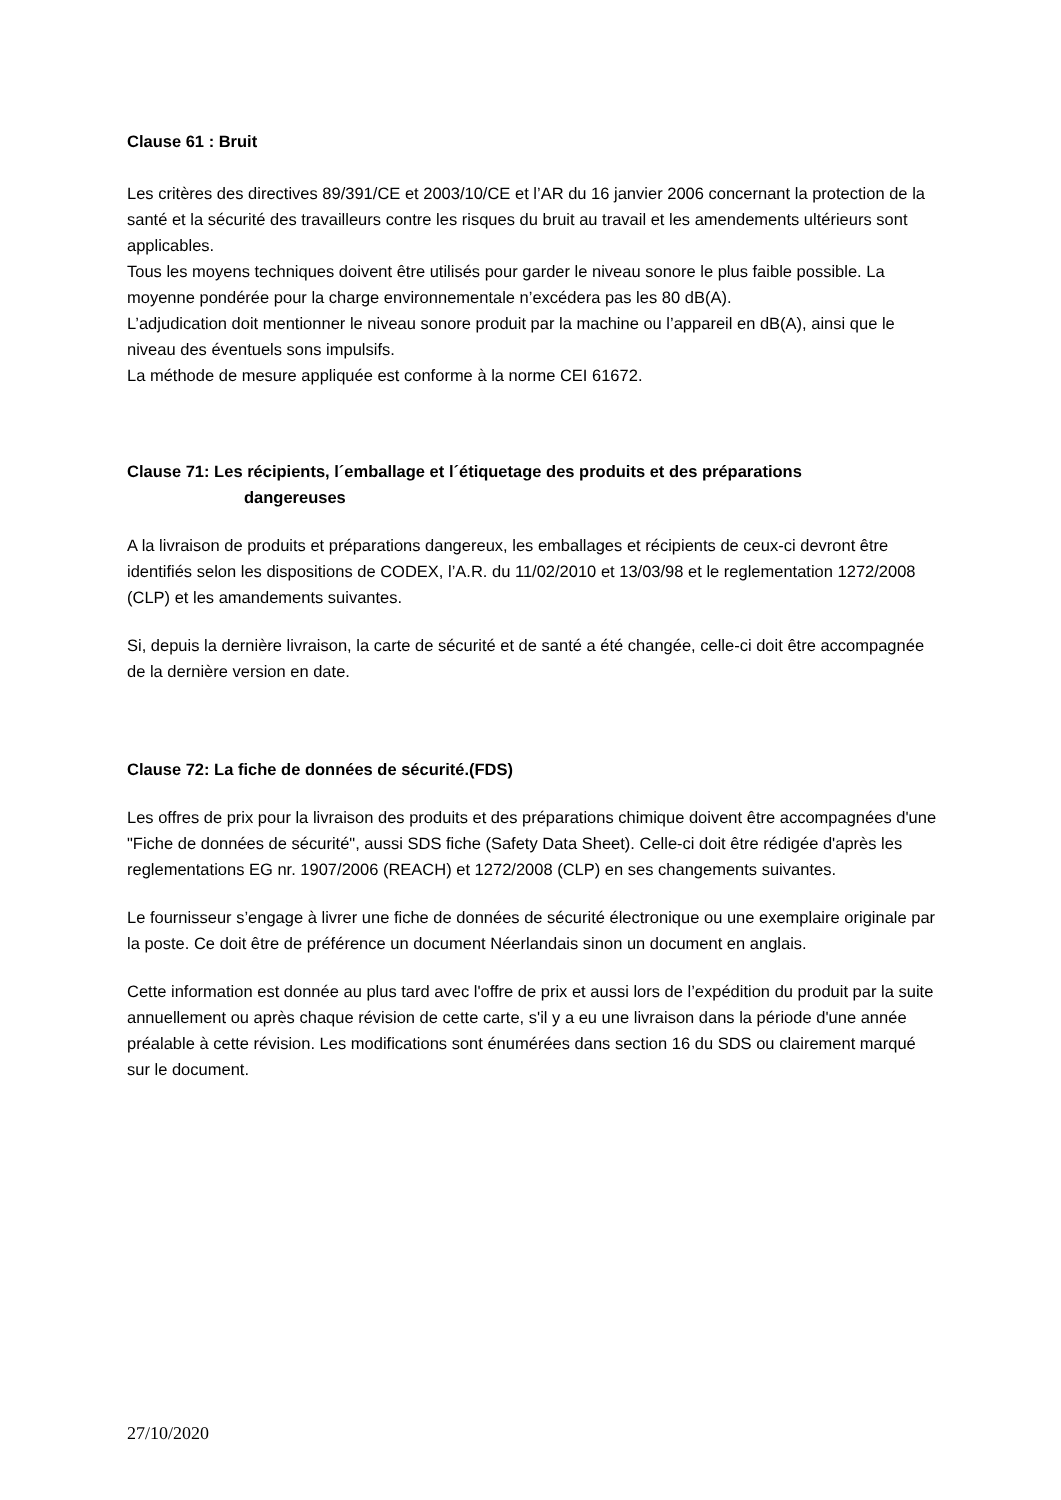Clause 61 : Bruit
Les critères des directives 89/391/CE et 2003/10/CE et l’AR du 16 janvier 2006 concernant la protection de la santé et la sécurité des travailleurs contre les risques du bruit au travail et les amendements ultérieurs sont applicables.
Tous les moyens techniques doivent être utilisés pour garder le niveau sonore le plus faible possible. La moyenne pondérée pour la charge environnementale n’excédera pas les 80 dB(A).
L’adjudication doit mentionner le niveau sonore produit par la machine ou l’appareil en dB(A), ainsi que le niveau des éventuels sons impulsifs.
La méthode de mesure appliquée est conforme à la norme CEI 61672.
Clause 71: Les récipients, l´emballage et l´étiquetage des produits et des préparations
dangereuses
A la livraison de produits et préparations dangereux, les emballages et récipients de ceux-ci devront être identifiés selon les dispositions de CODEX, l’A.R. du 11/02/2010 et 13/03/98 et le reglementation 1272/2008 (CLP) et les amandements suivantes.
Si, depuis la dernière livraison, la carte de sécurité et de santé a été changée, celle-ci doit être accompagnée de la dernière version en date.
Clause 72: La fiche de données de sécurité.(FDS)
Les offres de prix pour la livraison des produits et des préparations chimique doivent être accompagnées d'une "Fiche de données de sécurité", aussi SDS fiche (Safety Data Sheet). Celle-ci doit être rédigée d'après les reglementations EG nr. 1907/2006 (REACH) et 1272/2008 (CLP) en ses changements suivantes.
Le fournisseur s’engage à livrer une fiche de données de sécurité électronique ou une exemplaire originale par la poste. Ce doit être de préférence un document Néerlandais sinon un document en anglais.
Cette information est donnée au plus tard avec l'offre de prix et aussi lors de l’expédition du produit par la suite annuellement ou après chaque révision de cette carte, s'il y a eu une livraison dans la période d'une année préalable à cette révision. Les modifications sont énumérées dans section 16 du SDS ou clairement marqué sur le document.
27/10/2020